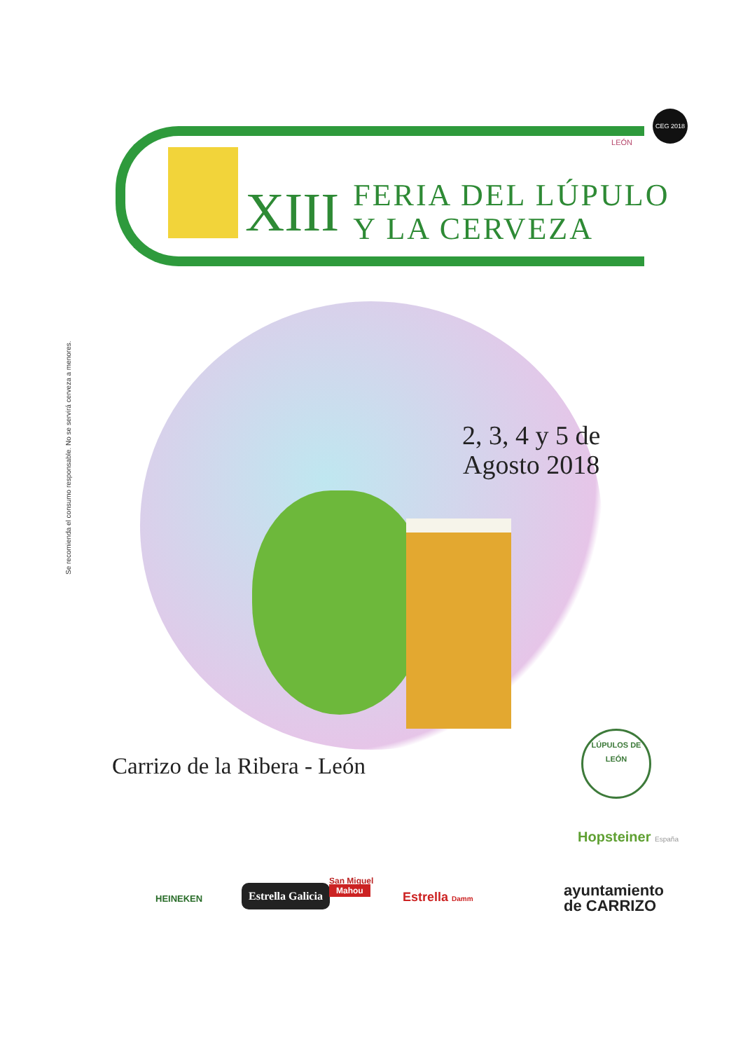LEÓN
CEG 2018
XIII
FERIA DEL LÚPULO
Y LA CERVEZA
Se recomienda el consumo responsable. No se servirá cerveza a menores.
2, 3, 4 y 5 de
Agosto 2018
Carrizo de la Ribera - León
LÚPULOS DE LEÓN
Hopsteiner España
HEINEKEN
Estrella Galicia
San Miguel
Mahou
Estrella Damm
ayuntamiento
de CARRIZO